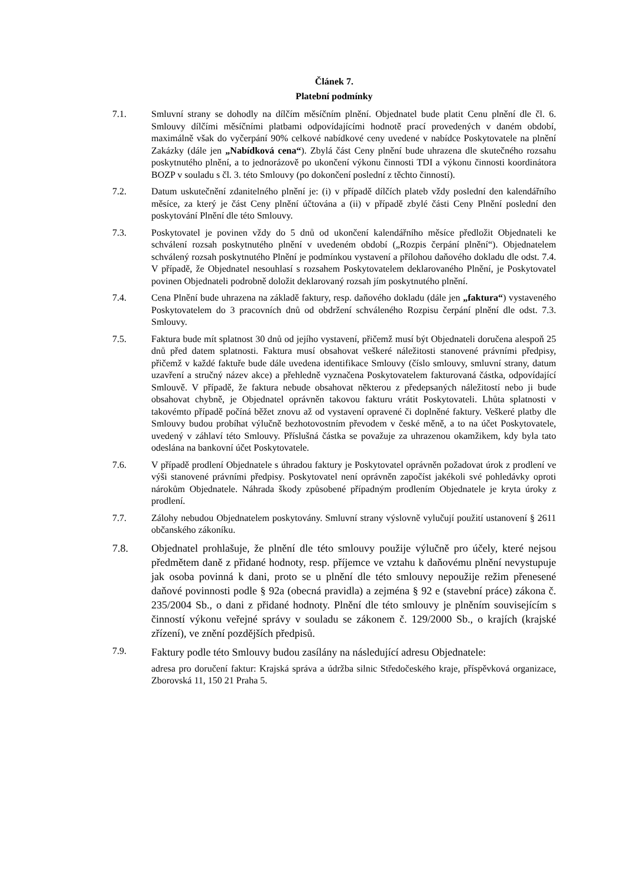Článek 7.
Platební podmínky
7.1. Smluvní strany se dohodly na dílčím měsíčním plnění. Objednatel bude platit Cenu plnění dle čl. 6. Smlouvy dílčími měsíčními platbami odpovídajícími hodnotě prací provedených v daném období, maximálně však do vyčerpání 90% celkové nabídkové ceny uvedené v nabídce Poskytovatele na plnění Zakázky (dále jen „Nabídková cena“). Zbylá část Ceny plnění bude uhrazena dle skutečného rozsahu poskytnutého plnění, a to jednorázově po ukončení výkonu činnosti TDI a výkonu činnosti koordinátora BOZP v souladu s čl. 3. této Smlouvy (po dokončení poslední z těchto činností).
7.2. Datum uskutečnění zdanitelného plnění je: (i) v případě dílčích plateb vždy poslední den kalendářního měsíce, za který je část Ceny plnění účtována a (ii) v případě zbylé části Ceny Plnění poslední den poskytování Plnění dle této Smlouvy.
7.3. Poskytovatel je povinen vždy do 5 dnů od ukončení kalendářního měsíce předložit Objednateli ke schválení rozsah poskytnutého plnění v uvedeném období („Rozpis čerpání plnění“). Objednatelem schválený rozsah poskytnutého Plnění je podmínkou vystavení a přílohou daňového dokladu dle odst. 7.4. V případě, že Objednatel nesouhlasí s rozsahem Poskytovatelem deklarovaného Plnění, je Poskytovatel povinen Objednateli podrobně doložit deklarovaný rozsah jím poskytnutého plnění.
7.4. Cena Plnění bude uhrazena na základě faktury, resp. daňového dokladu (dále jen „faktura“) vystaveného Poskytovatelem do 3 pracovních dnů od obdržení schváleného Rozpisu čerpání plnění dle odst. 7.3. Smlouvy.
7.5. Faktura bude mít splatnost 30 dnů od jejího vystavení, přičemž musí být Objednateli doručena alespoň 25 dnů před datem splatnosti. Faktura musí obsahovat veškeré náležitosti stanovené právními předpisy, přičemž v každé faktuře bude dále uvedena identifikace Smlouvy (číslo smlouvy, smluvní strany, datum uzavření a stručný název akce) a přehledně vyznačena Poskytovatelem fakturovaná částka, odpovídající Smlouvě. V případě, že faktura nebude obsahovat některou z předepsaných náležitostí nebo ji bude obsahovat chybně, je Objednatel oprávněn takovou fakturu vrátit Poskytovateli. Lhůta splatnosti v takovémto případě počíná běžet znovu až od vystavení opravené či doplněné faktury. Veškeré platby dle Smlouvy budou probíhat výlučně bezhotovostním převodem v české měně, a to na účet Poskytovatele, uvedený v záhlaví této Smlouvy. Příslušná částka se považuje za uhrazenou okamžikem, kdy byla tato odeslána na bankovní účet Poskytovatele.
7.6. V případě prodlení Objednatele s úhradou faktury je Poskytovatel oprávněn požadovat úrok z prodlení ve výši stanovené právními předpisy. Poskytovatel není oprávněn započíst jakékoli své pohledávky oproti nárokům Objednatele. Náhrada škody způsobené případným prodlením Objednatele je kryta úroky z prodlení.
7.7. Zálohy nebudou Objednatelem poskytovány. Smluvní strany výslovně vylučují použití ustanovení § 2611 občanského zákoníku.
7.8. Objednatel prohlašuje, že plnění dle této smlouvy použije výlučně pro účely, které nejsou předmětem daně z přidané hodnoty, resp. příjemce ve vztahu k daňovému plnění nevystupuje jak osoba povinná k dani, proto se u plnění dle této smlouvy nepoužije režim přenesené daňové povinnosti podle § 92a (obecná pravidla) a zejména § 92 e (stavební práce) zákona č. 235/2004 Sb., o dani z přidané hodnoty. Plnění dle této smlouvy je plněním souvisejícím s činností výkonu veřejné správy v souladu se zákonem č. 129/2000 Sb., o krajích (krajské zřízení), ve znění pozdějších předpisů.
7.9.
Faktury podle této Smlouvy budou zasílány na následující adresu Objednatele:
adresa pro doručení faktur: Krajská správa a údržba silnic Středočeského kraje, příspěvková organizace, Zborovská 11, 150 21 Praha 5.